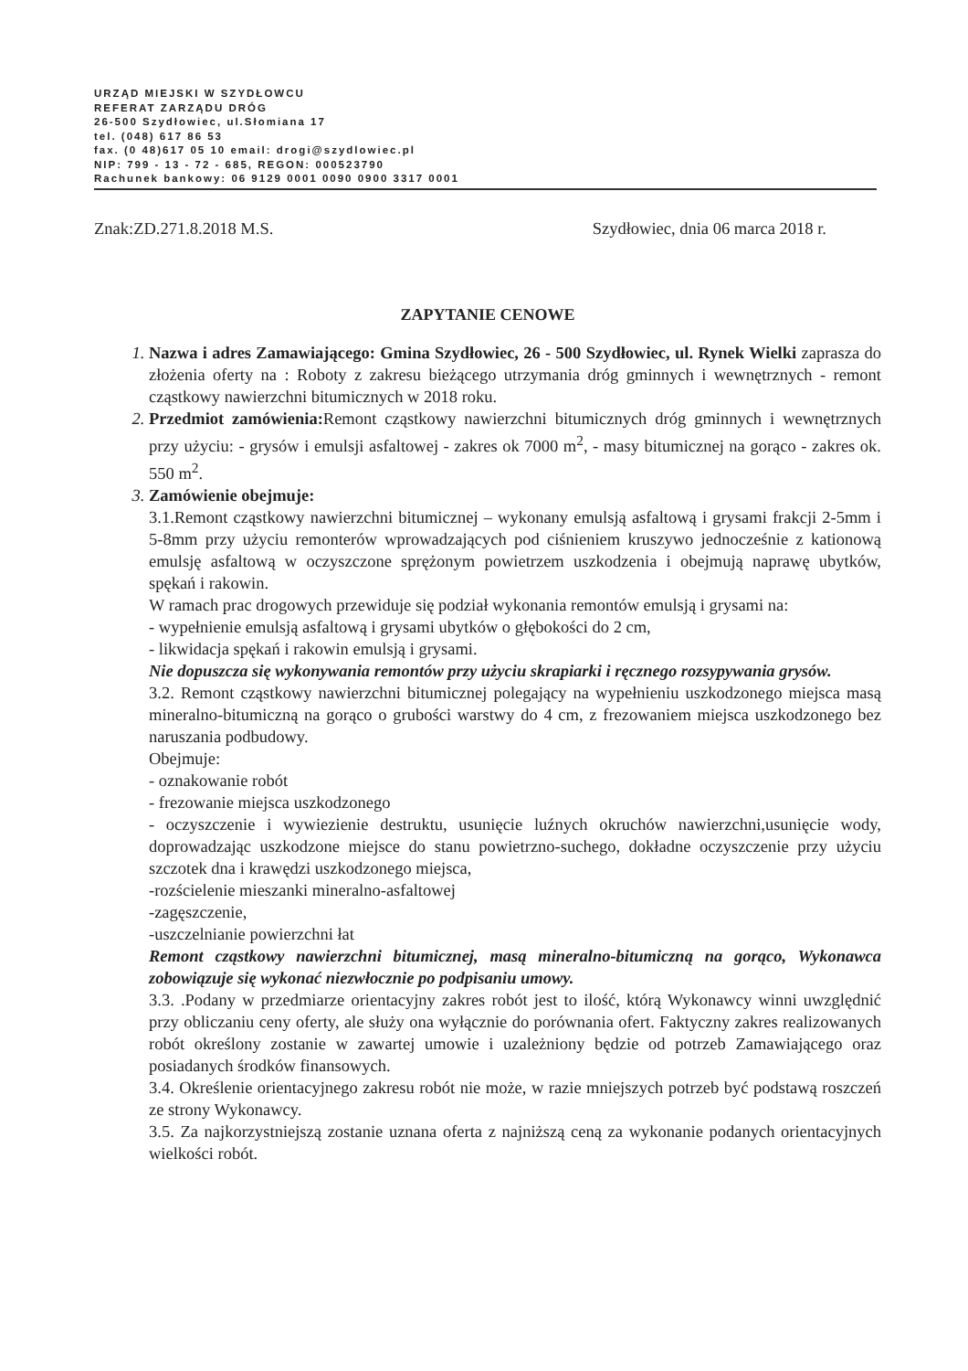URZĄD MIEJSKI W SZYDŁOWCU
REFERAT ZARZĄDU DRÓG
26-500 Szydłowiec, ul.Słomiana 17
tel. (048) 617 86 53
fax. (0 48)617 05 10 email: drogi@szydlowiec.pl
NIP: 799 - 13 - 72 - 685, REGON: 000523790
Rachunek bankowy: 06 9129 0001 0090 0900 3317 0001
Znak:ZD.271.8.2018 M.S. Szydłowiec, dnia 06 marca 2018 r.
ZAPYTANIE CENOWE
1. Nazwa i adres Zamawiającego: Gmina Szydłowiec, 26 - 500 Szydłowiec, ul. Rynek Wielki zaprasza do złożenia oferty na : Roboty z zakresu bieżącego utrzymania dróg gminnych i wewnętrznych - remont cząstkowy nawierzchni bitumicznych w 2018 roku.
2. Przedmiot zamówienia: Remont cząstkowy nawierzchni bitumicznych dróg gminnych i wewnętrznych przy użyciu: - grysów i emulsji asfaltowej - zakres ok 7000 m<sup>2</sup>, - masy bitumicznej na gorąco - zakres ok. 550 m<sup>2</sup>.
3. Zamówienie obejmuje:
3.1.Remont cząstkowy nawierzchni bitumicznej – wykonany emulsją asfaltową i grysami frakcji 2-5mm i 5-8mm przy użyciu remonterów wprowadzających pod ciśnieniem kruszywo jednocześnie z kationową emulsję asfaltową w oczyszczone sprężonym powietrzem uszkodzenia i obejmują naprawę ubytków, spękań i rakowin.
W ramach prac drogowych przewiduje się podział wykonania remontów emulsją i grysami na:
- wypełnienie emulsją asfaltową i grysami ubytków o głębokości do 2 cm,
- likwidacja spękań i rakowin emulsją i grysami.
Nie dopuszcza się wykonywania remontów przy użyciu skrapiarki i ręcznego rozsypywania grysów.
3.2. Remont cząstkowy nawierzchni bitumicznej polegający na wypełnieniu uszkodzonego miejsca masą mineralno-bitumiczną na gorąco o grubości warstwy do 4 cm, z frezowaniem miejsca uszkodzonego bez naruszania podbudowy.
Obejmuje:
- oznakowanie robót
- frezowanie miejsca uszkodzonego
- oczyszczenie i wywiezienie destruktu, usunięcie luźnych okruchów nawierzchni,usunięcie wody, doprowadzając uszkodzone miejsce do stanu powietrzno-suchego, dokładne oczyszczenie przy użyciu szczotek dna i krawędzi uszkodzonego miejsca,
-rozścielenie mieszanki mineralno-asfaltowej
-zagęszczenie,
-uszczelnianie powierzchni łat
Remont cząstkowy nawierzchni bitumicznej, masą mineralno-bitumiczną na gorąco, Wykonawca zobowiązuje się wykonać niezwłocznie po podpisaniu umowy.
3.3. .Podany w przedmiarze orientacyjny zakres robót jest to ilość, którą Wykonawcy winni uwzględnić przy obliczaniu ceny oferty, ale służy ona wyłącznie do porównania ofert. Faktyczny zakres realizowanych robót określony zostanie w zawartej umowie i uzależniony będzie od potrzeb Zamawiającego oraz posiadanych środków finansowych.
3.4. Określenie orientacyjnego zakresu robót nie może, w razie mniejszych potrzeb być podstawą roszczeń ze strony Wykonawcy.
3.5. Za najkorzystniejszą zostanie uznana oferta z najniższą ceną za wykonanie podanych orientacyjnych wielkości robót.